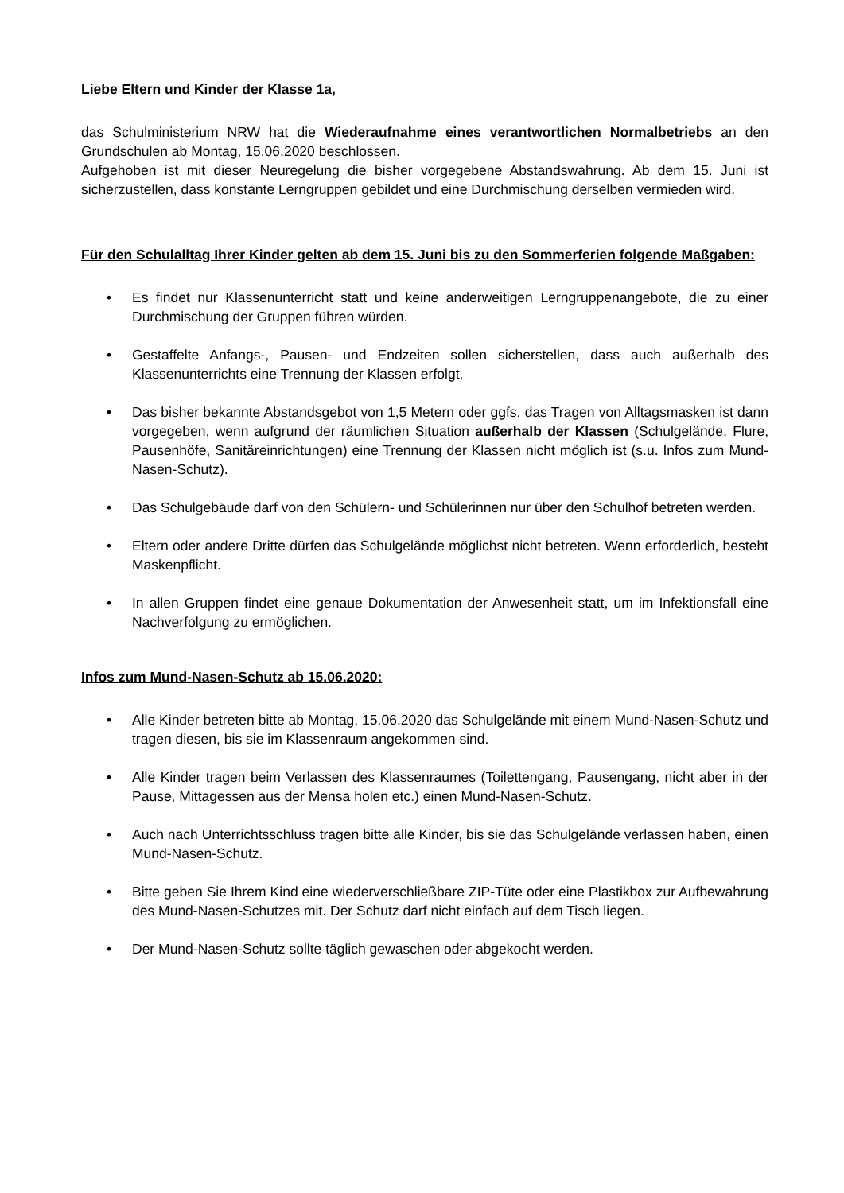Liebe Eltern und Kinder der Klasse 1a,
das Schulministerium NRW hat die Wiederaufnahme eines verantwortlichen Normalbetriebs an den Grundschulen ab Montag, 15.06.2020 beschlossen.
Aufgehoben ist mit dieser Neuregelung die bisher vorgegebene Abstandswahrung. Ab dem 15. Juni ist sicherzustellen, dass konstante Lerngruppen gebildet und eine Durchmischung derselben vermieden wird.
Für den Schulalltag Ihrer Kinder gelten ab dem 15. Juni bis zu den Sommerferien folgende Maßgaben:
• Es findet nur Klassenunterricht statt und keine anderweitigen Lerngruppenangebote, die zu einer Durchmischung der Gruppen führen würden.
• Gestaffelte Anfangs-, Pausen- und Endzeiten sollen sicherstellen, dass auch außerhalb des Klassenunterrichts eine Trennung der Klassen erfolgt.
• Das bisher bekannte Abstandsgebot von 1,5 Metern oder ggfs. das Tragen von Alltagsmasken ist dann vorgegeben, wenn aufgrund der räumlichen Situation außerhalb der Klassen (Schulgelände, Flure, Pausenhöfe, Sanitäreinrichtungen) eine Trennung der Klassen nicht möglich ist (s.u. Infos zum Mund-Nasen-Schutz).
• Das Schulgebäude darf von den Schülern- und Schülerinnen nur über den Schulhof betreten werden.
• Eltern oder andere Dritte dürfen das Schulgelände möglichst nicht betreten. Wenn erforderlich, besteht Maskenpflicht.
• In allen Gruppen findet eine genaue Dokumentation der Anwesenheit statt, um im Infektionsfall eine Nachverfolgung zu ermöglichen.
Infos zum Mund-Nasen-Schutz ab 15.06.2020:
• Alle Kinder betreten bitte ab Montag, 15.06.2020 das Schulgelände mit einem Mund-Nasen-Schutz und tragen diesen, bis sie im Klassenraum angekommen sind.
• Alle Kinder tragen beim Verlassen des Klassenraumes (Toilettengang, Pausengang, nicht aber in der Pause, Mittagessen aus der Mensa holen etc.) einen Mund-Nasen-Schutz.
• Auch nach Unterrichtsschluss tragen bitte alle Kinder, bis sie das Schulgelände verlassen haben, einen Mund-Nasen-Schutz.
• Bitte geben Sie Ihrem Kind eine wiederverschließbare ZIP-Tüte oder eine Plastikbox zur Aufbewahrung des Mund-Nasen-Schutzes mit. Der Schutz darf nicht einfach auf dem Tisch liegen.
• Der Mund-Nasen-Schutz sollte täglich gewaschen oder abgekocht werden.